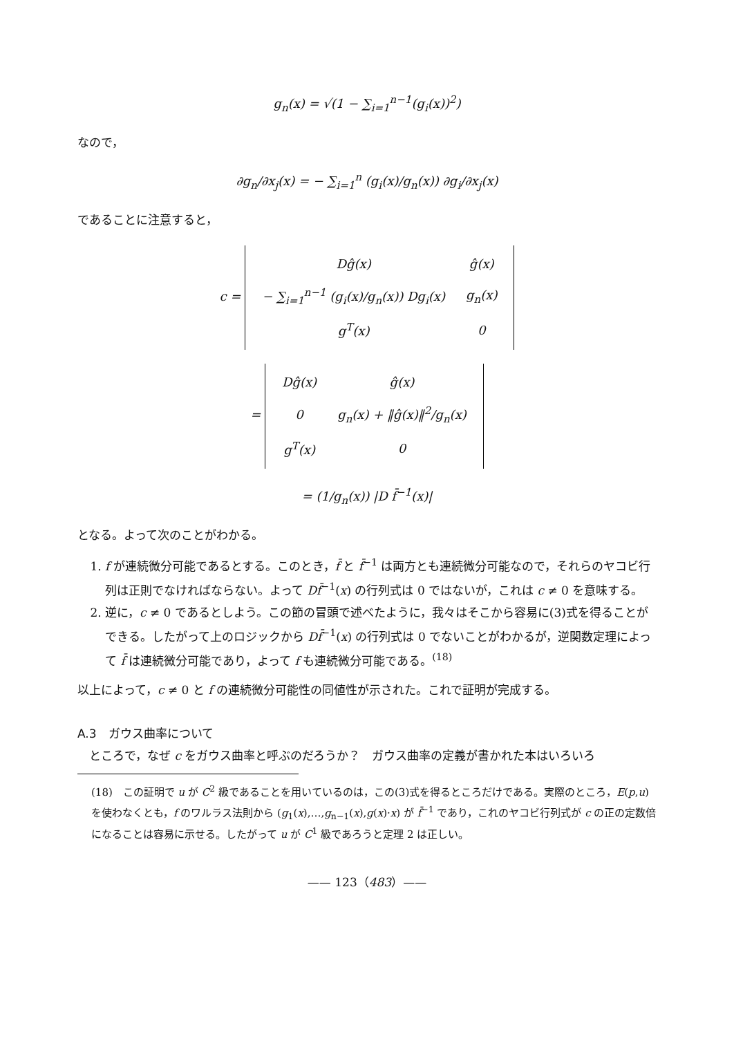g<sub>n</sub>(x) = √(1 − ∑<sub>i=1</sub><sup>n−1</sup>(g<sub>i</sub>(x))<sup>2</sup>)
なので，
∂g<sub>n</sub>/∂x<sub>j</sub>(x) = − ∑<sub>i=1</sub><sup>n</sup> (g<sub>i</sub>(x)/g<sub>n</sub>(x)) ∂g<sub>i</sub>/∂x<sub>j</sub>(x)
であることに注意すると，
c =
| Dĝ(x) | ĝ(x) |
| − ∑<sub>i=1</sub><sup>n−1</sup> (g<sub>i</sub>(x)/g<sub>n</sub>(x)) Dg<sub>i</sub>(x) | g<sub>n</sub>(x) |
| g<sup>T</sup>(x) | 0 |
=
| Dĝ(x) | ĝ(x) |
| 0 | g<sub>n</sub>(x) + ‖ĝ(x)‖<sup>2</sup>/g<sub>n</sub>(x) |
| g<sup>T</sup>(x) | 0 |
= (1/g<sub>n</sub>(x)) |D f̄<sup>−1</sup>(x)|
となる。よって次のことがわかる。
1. f が連続微分可能であるとする。このとき，f̄ と f̄<sup>−1</sup> は両方とも連続微分可能なので，それらのヤコビ行列は正則でなければならない。よって Df̄<sup>−1</sup>(x) の行列式は 0 ではないが，これは c ≠ 0 を意味する。
2. 逆に，c ≠ 0 であるとしよう。この節の冒頭で述べたように，我々はそこから容易に(3)式を得ることができる。したがって上のロジックから Df̄<sup>−1</sup>(x) の行列式は 0 でないことがわかるが，逆関数定理によって f̄ は連続微分可能であり，よって f も連続微分可能である。<sup>(18)</sup>
以上によって，c ≠ 0 と f の連続微分可能性の同値性が示された。これで証明が完成する。
A.3　ガウス曲率について
　ところで，なぜ c をガウス曲率と呼ぶのだろうか？　ガウス曲率の定義が書かれた本はいろいろ
(18)　この証明で u が C<sup>2</sup> 級であることを用いているのは，この(3)式を得るところだけである。実際のところ，E(p,u) を使わなくとも，f のワルラス法則から (g<sub>1</sub>(x),…,g<sub>n−1</sub>(x),g(x)·x) が f̄<sup>−1</sup> であり，これのヤコビ行列式が c の正の定数倍になることは容易に示せる。したがって u が C<sup>1</sup> 級であろうと定理 2 は正しい。
—— 123（483）——